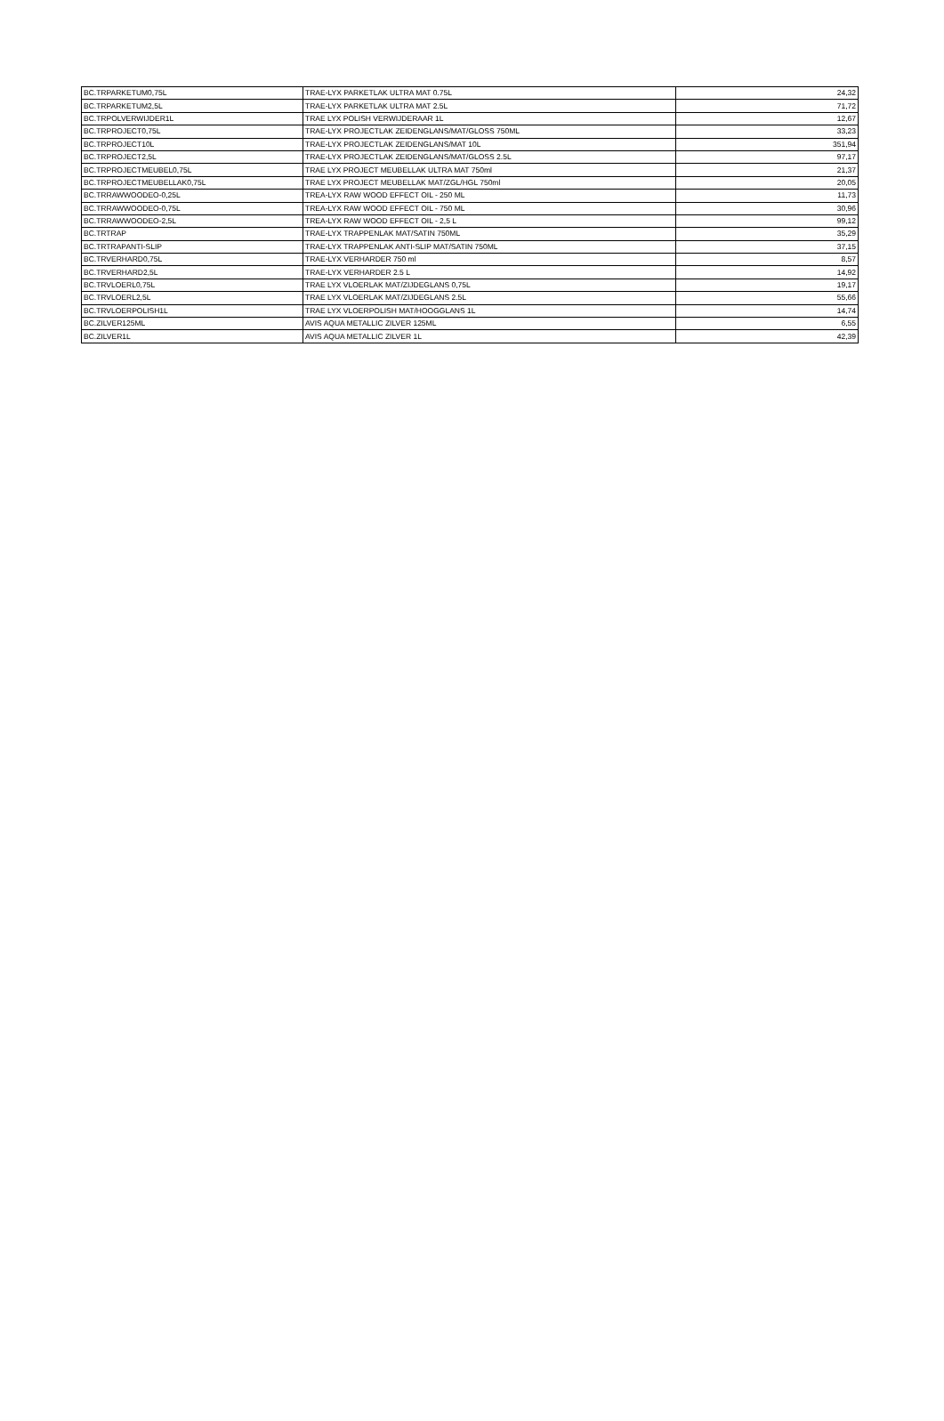| BC.TRPARKETUM0,75L | TRAE-LYX PARKETLAK ULTRA MAT 0.75L | 24,32 |
| BC.TRPARKETUM2,5L | TRAE-LYX PARKETLAK ULTRA MAT 2.5L | 71,72 |
| BC.TRPOLVERWIJDER1L | TRAE LYX POLISH VERWIJDERAAR 1L | 12,67 |
| BC.TRPROJECT0,75L | TRAE-LYX PROJECTLAK ZEIDENGLANS/MAT/GLOSS 750ML | 33,23 |
| BC.TRPROJECT10L | TRAE-LYX PROJECTLAK ZEIDENGLANS/MAT 10L | 351,94 |
| BC.TRPROJECT2,5L | TRAE-LYX PROJECTLAK ZEIDENGLANS/MAT/GLOSS 2.5L | 97,17 |
| BC.TRPROJECTMEUBEL0,75L | TRAE LYX PROJECT MEUBELLAK ULTRA MAT 750ml | 21,37 |
| BC.TRPROJECTMEUBELLAK0,75L | TRAE LYX PROJECT MEUBELLAK MAT/ZGL/HGL 750ml | 20,05 |
| BC.TRRAWWOODEO-0,25L | TREA-LYX RAW WOOD EFFECT OIL - 250 ML | 11,73 |
| BC.TRRAWWOODEO-0,75L | TREA-LYX RAW WOOD EFFECT OIL - 750 ML | 30,96 |
| BC.TRRAWWOODEO-2,5L | TREA-LYX RAW WOOD EFFECT OIL - 2,5 L | 99,12 |
| BC.TRTRAP | TRAE-LYX TRAPPENLAK MAT/SATIN 750ML | 35,29 |
| BC.TRTRAPANTI-SLIP | TRAE-LYX TRAPPENLAK ANTI-SLIP MAT/SATIN 750ML | 37,15 |
| BC.TRVERHARD0,75L | TRAE-LYX VERHARDER 750 ml | 8,57 |
| BC.TRVERHARD2,5L | TRAE-LYX VERHARDER 2.5 L | 14,92 |
| BC.TRVLOERL0,75L | TRAE LYX VLOERLAK MAT/ZIJDEGLANS 0,75L | 19,17 |
| BC.TRVLOERL2,5L | TRAE LYX VLOERLAK MAT/ZIJDEGLANS 2.5L | 55,66 |
| BC.TRVLOERPOLISH1L | TRAE LYX VLOERPOLISH MAT/HOOGGLANS 1L | 14,74 |
| BC.ZILVER125ML | AVIS AQUA METALLIC ZILVER 125ML | 6,55 |
| BC.ZILVER1L | AVIS AQUA METALLIC ZILVER 1L | 42,39 |